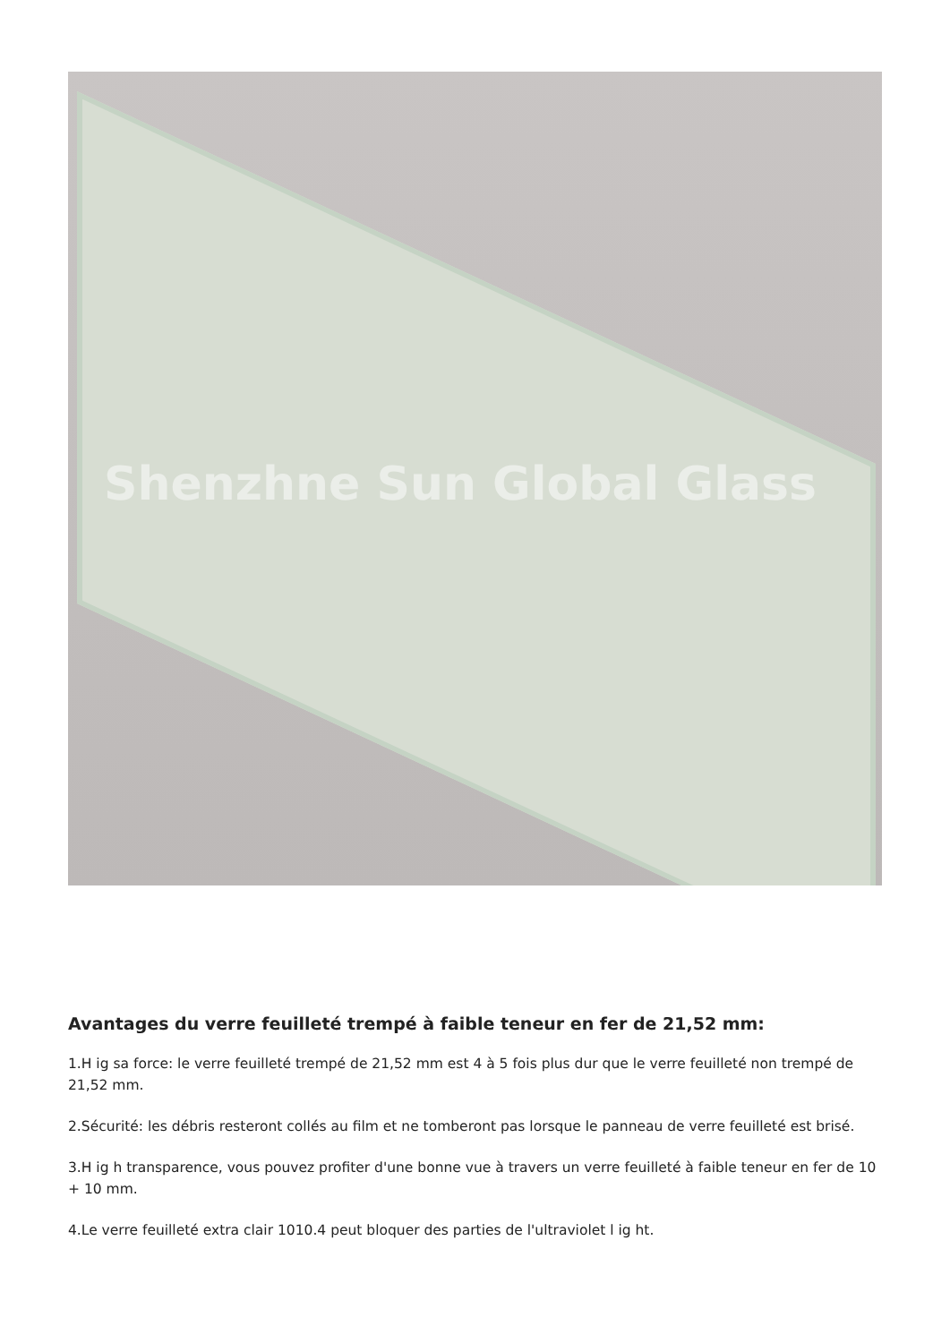Shenzhne Sun Global Glass
Avantages du verre feuilleté trempé à faible teneur en fer de 21,52 mm:
1.H ig sa force: le verre feuilleté trempé de 21,52 mm est 4 à 5 fois plus dur que le verre feuilleté non trempé de 21,52 mm.
2.Sécurité: les débris resteront collés au film et ne tomberont pas lorsque le panneau de verre feuilleté est brisé.
3.H ig h transparence, vous pouvez profiter d'une bonne vue à travers un verre feuilleté à faible teneur en fer de 10 + 10 mm.
4.Le verre feuilleté extra clair 1010.4 peut bloquer des parties de l'ultraviolet l ig ht.